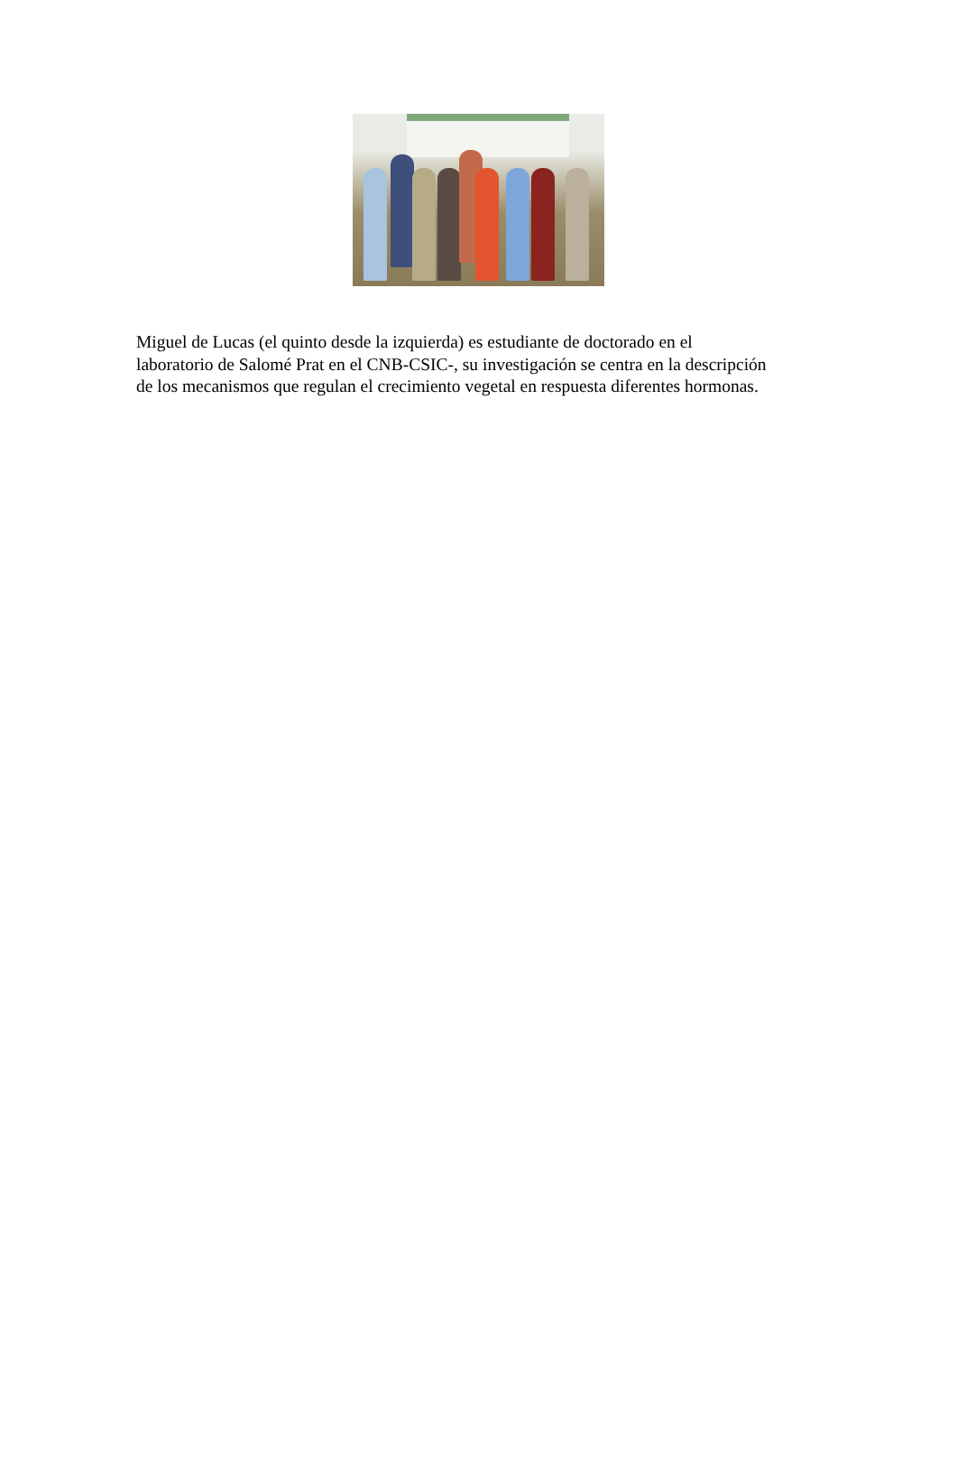Miguel de Lucas (el quinto desde la izquierda) es estudiante de doctorado en el laboratorio de Salomé Prat en el CNB-CSIC-, su investigación se centra en la descripción de los mecanismos que regulan el crecimiento vegetal en respuesta diferentes hormonas.